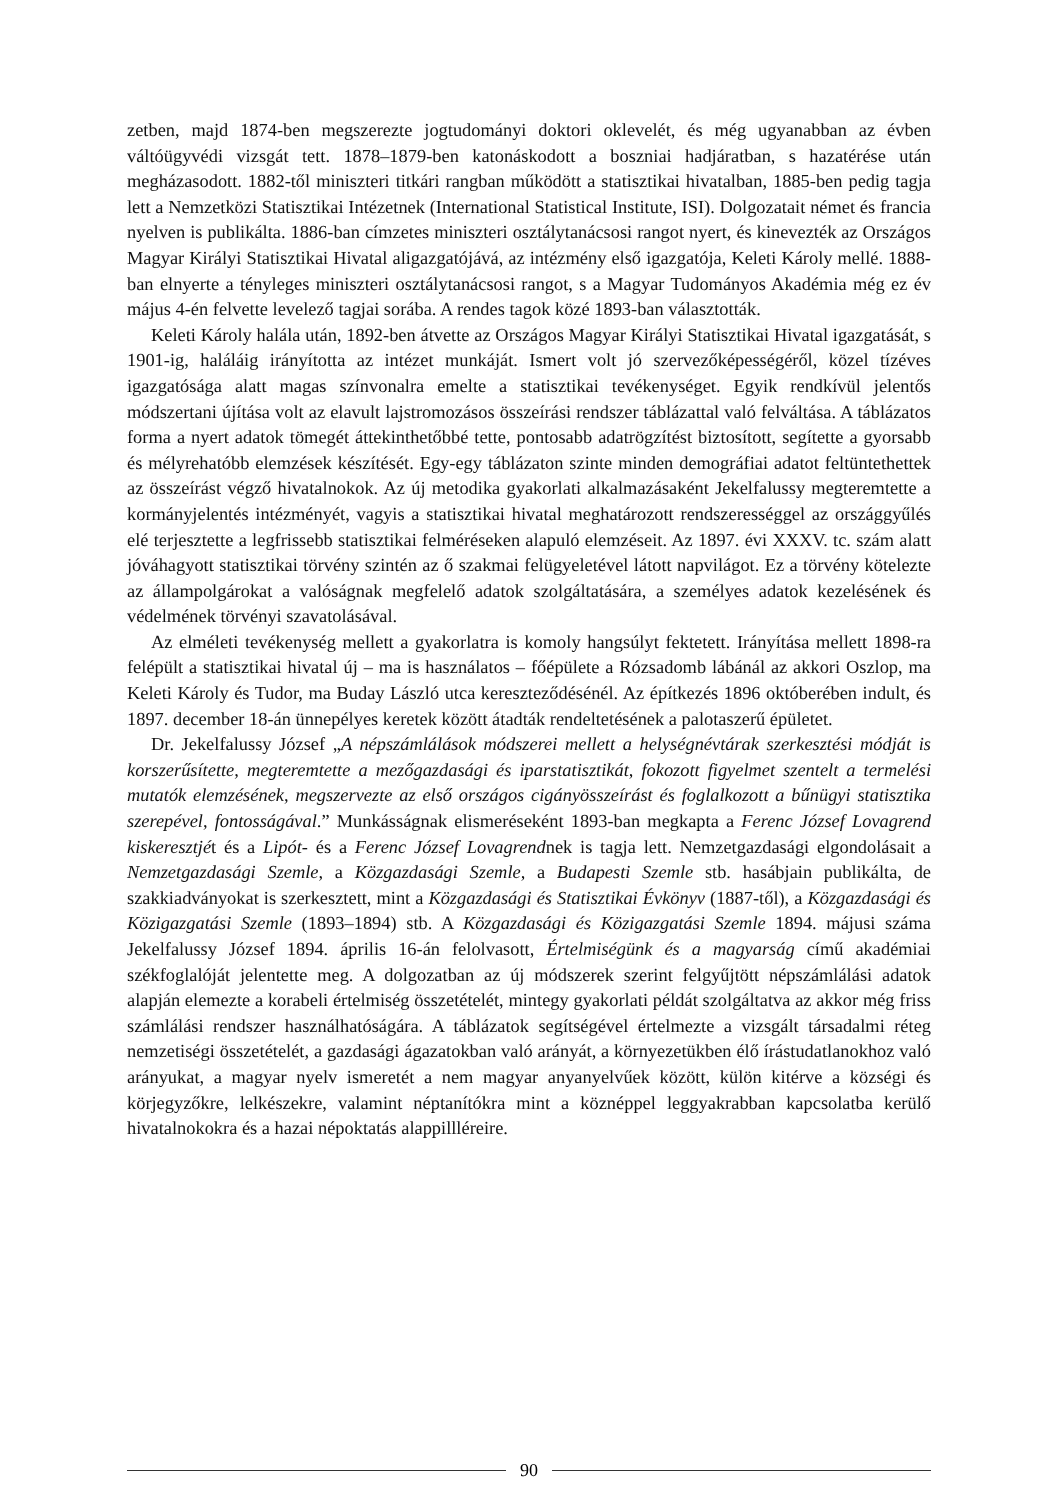zetben, majd 1874-ben megszerezte jogtudományi doktori oklevelét, és még ugyanabban az évben váltóügyvédi vizsgát tett. 1878–1879-ben katonáskodott a boszniai hadjáratban, s hazatérése után megházasodott. 1882-től miniszteri titkári rangban működött a statisztikai hivatalban, 1885-ben pedig tagja lett a Nemzetközi Statisztikai Intézetnek (International Statistical Institute, ISI). Dolgozatait német és francia nyelven is publikálta. 1886-ban címzetes miniszteri osztálytanácsosi rangot nyert, és kinevezték az Országos Magyar Királyi Statisztikai Hivatal aligazgatójává, az intézmény első igazgatója, Keleti Károly mellé. 1888-ban elnyerte a tényleges miniszteri osztálytanácsosi rangot, s a Magyar Tudományos Akadémia még ez év május 4-én felvette levelező tagjai sorába. A rendes tagok közé 1893-ban választották.
Keleti Károly halála után, 1892-ben átvette az Országos Magyar Királyi Statisztikai Hivatal igazgatását, s 1901-ig, haláláig irányította az intézet munkáját. Ismert volt jó szervezőképességéről, közel tízéves igazgatósága alatt magas színvonalra emelte a statisztikai tevékenységet. Egyik rendkívül jelentős módszertani újítása volt az elavult lajstromozásos összeírási rendszer táblázattal való felváltása. A táblázatos forma a nyert adatok tömegét áttekinthetőbbé tette, pontosabb adatrögzítést biztosított, segítette a gyorsabb és mélyrehatóbb elemzések készítését. Egy-egy táblázaton szinte minden demográfiai adatot feltüntethettek az összeírást végző hivatalnokok. Az új metodika gyakorlati alkalmazásaként Jekelfalussy megteremtette a kormányjelentés intézményét, vagyis a statisztikai hivatal meghatározott rendszerességgel az országgyűlés elé terjesztette a legfrissebb statisztikai felméréseken alapuló elemzéseit. Az 1897. évi XXXV. tc. szám alatt jóváhagyott statisztikai törvény szintén az ő szakmai felügyeletével látott napvilágot. Ez a törvény kötelezte az állampolgárokat a valóságnak megfelelő adatok szolgáltatására, a személyes adatok kezelésének és védelmének törvényi szavatolásával.
Az elméleti tevékenység mellett a gyakorlatra is komoly hangsúlyt fektetett. Irányítása mellett 1898-ra felépült a statisztikai hivatal új – ma is használatos – főépülete a Rózsadomb lábánál az akkori Oszlop, ma Keleti Károly és Tudor, ma Buday László utca kereszteződésénél. Az építkezés 1896 októberében indult, és 1897. december 18-án ünnepélyes keretek között átadták rendeltetésének a palotaszerű épületet.
Dr. Jekelfalussy József „A népszámlálások módszerei mellett a helységnévtárak szerkesztési módját is korszerűsítette, megteremtette a mezőgazdasági és iparstatisztikát, fokozott figyelmet szentelt a termelési mutatók elemzésének, megszervezte az első országos cigányösszeírást és foglalkozott a bűnügyi statisztika szerepével, fontosságával.” Munkásságnak elismeréseként 1893-ban megkapta a Ferenc József Lovagrend kiskeresztjét és a Lipót- és a Ferenc József Lovagrendnek is tagja lett. Nemzetgazdasági elgondolásait a Nemzetgazdasági Szemle, a Közgazdasági Szemle, a Budapesti Szemle stb. hasábjain publikálta, de szakkiadványokat is szerkesztett, mint a Közgazdasági és Statisztikai Évkönyv (1887-től), a Közgazdasági és Közigazgatási Szemle (1893–1894) stb. A Közgazdasági és Közigazgatási Szemle 1894. májusi száma Jekelfalussy József 1894. április 16-án felolvasott, Értelmiségünk és a magyarság című akadémiai székfoglalóját jelentette meg. A dolgozatban az új módszerek szerint felgyűjtött népszámlálási adatok alapján elemezte a korabeli értelmiség összetételét, mintegy gyakorlati példát szolgáltatva az akkor még friss számlálási rendszer használhatóságára. A táblázatok segítségével értelmezte a vizsgált társadalmi réteg nemzetiségi összetételét, a gazdasági ágazatokban való arányát, a környezetükben élő írástudatlanokhoz való arányukat, a magyar nyelv ismeretét a nem magyar anyanyelvűek között, külön kitérve a községi és körjegyzőkre, lelkészekre, valamint néptanítókra mint a köznéppel leggyakrabban kapcsolatba kerülő hivatalnokokra és a hazai népoktatás alappillléreire.
90